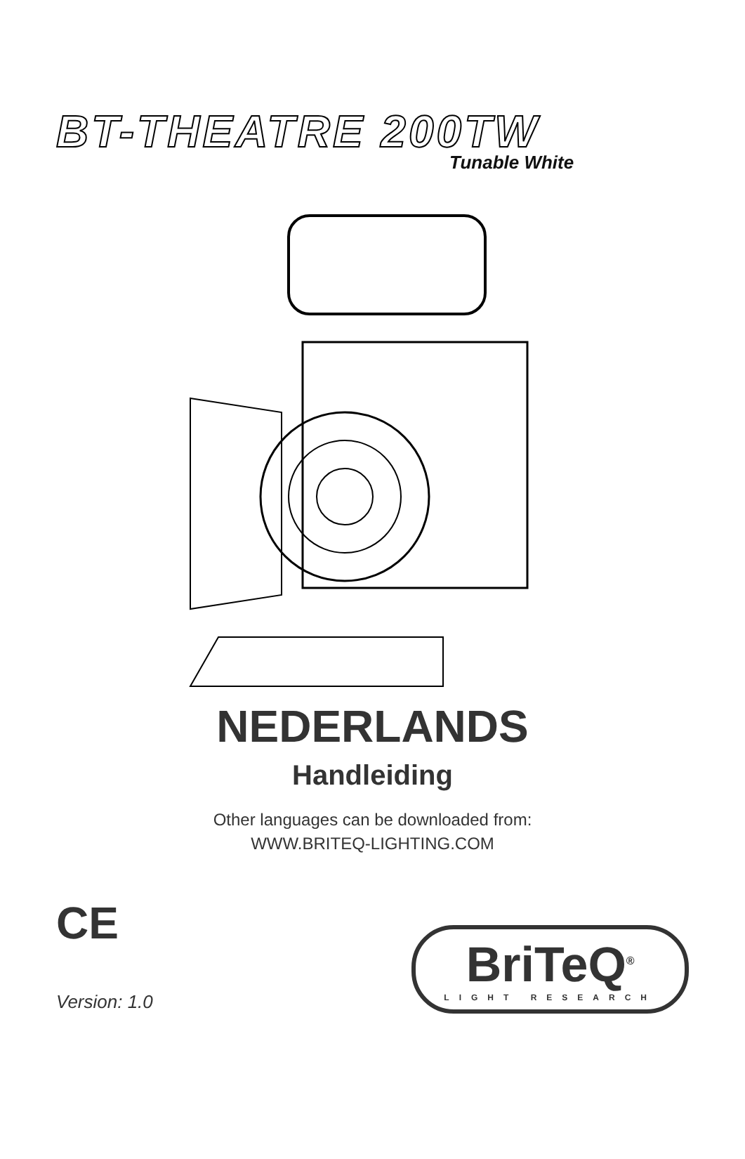BT-THEATRE 200TW
Tunable White
NEDERLANDS
Handleiding
Other languages can be downloaded from:
WWW.BRITEQ-LIGHTING.COM
CE
Version: 1.0
BriTeQ<sup>®</sup>
LIGHT RESEARCH